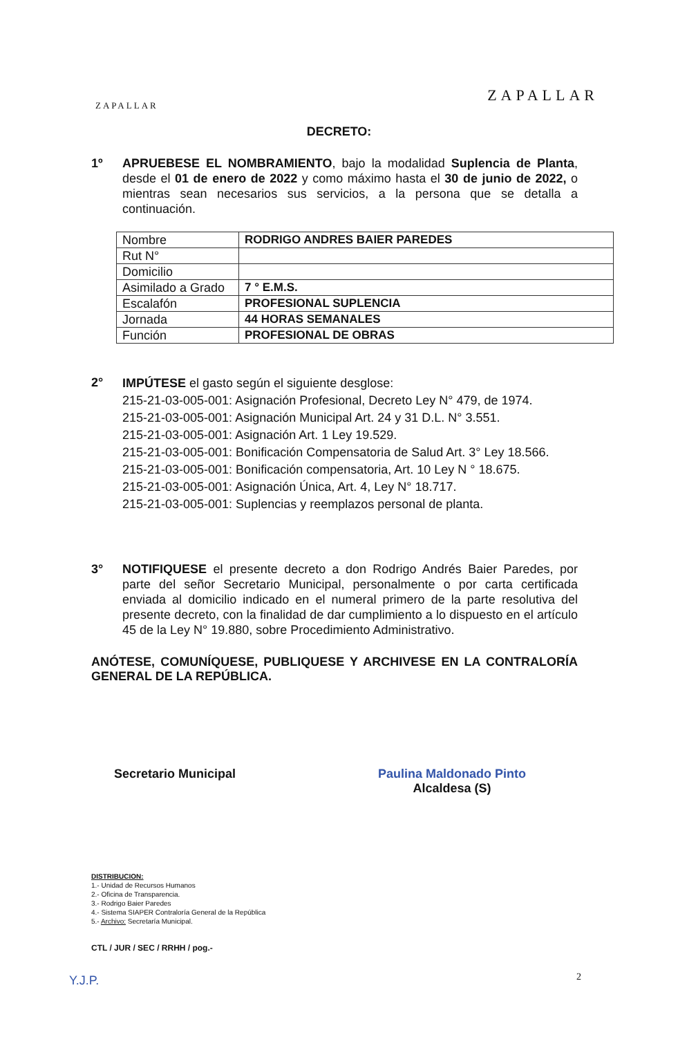ZAPALLAR
ZAPALLAR
DECRETO:
1º APRUEBESE EL NOMBRAMIENTO, bajo la modalidad Suplencia de Planta, desde el 01 de enero de 2022 y como máximo hasta el 30 de junio de 2022, o mientras sean necesarios sus servicios, a la persona que se detalla a continuación.
| Nombre | RODRIGO ANDRES BAIER PAREDES |
| Rut N° | |
| Domicilio | |
| Asimilado a Grado | 7 ° E.M.S. |
| Escalafón | PROFESIONAL SUPLENCIA |
| Jornada | 44 HORAS SEMANALES |
| Función | PROFESIONAL DE OBRAS |
2°
IMPÚTESE el gasto según el siguiente desglose:
215-21-03-005-001: Asignación Profesional, Decreto Ley N° 479, de 1974.
215-21-03-005-001: Asignación Municipal Art. 24 y 31 D.L. N° 3.551.
215-21-03-005-001: Asignación Art. 1 Ley 19.529.
215-21-03-005-001: Bonificación Compensatoria de Salud Art. 3° Ley 18.566.
215-21-03-005-001: Bonificación compensatoria, Art. 10 Ley N ° 18.675.
215-21-03-005-001: Asignación Única, Art. 4, Ley N° 18.717.
215-21-03-005-001: Suplencias y reemplazos personal de planta.
3° NOTIFIQUESE el presente decreto a don Rodrigo Andrés Baier Paredes, por parte del señor Secretario Municipal, personalmente o por carta certificada enviada al domicilio indicado en el numeral primero de la parte resolutiva del presente decreto, con la finalidad de dar cumplimiento a lo dispuesto en el artículo 45 de la Ley N° 19.880, sobre Procedimiento Administrativo.
ANÓTESE, COMUNÍQUESE, PUBLIQUESE Y ARCHIVESE EN LA CONTRALORÍA GENERAL DE LA REPÚBLICA.
Secretario Municipal Paulina Maldonado Pinto
Alcaldesa (S)
DISTRIBUCION:
1.- Unidad de Recursos Humanos
2.- Oficina de Transparencia.
3.- Rodrigo Baier Paredes
4.- Sistema SIAPER Contraloría General de la República
5.- Archivo: Secretaría Municipal.
CTL / JUR / SEC / RRHH / pog.-
Y.J.P.
2